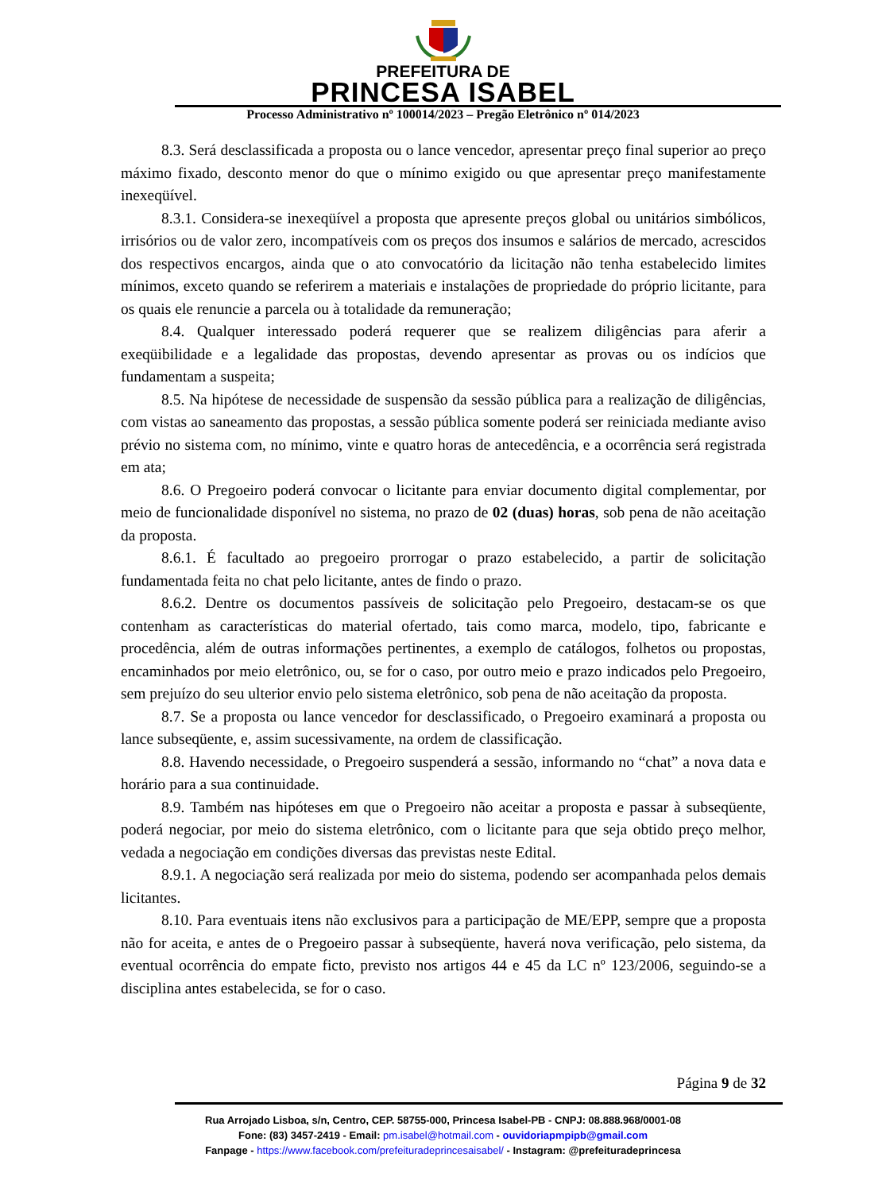PREFEITURA DE
PRINCESA ISABEL
Processo Administrativo nº 100014/2023 – Pregão Eletrônico nº 014/2023
8.3. Será desclassificada a proposta ou o lance vencedor, apresentar preço final superior ao preço máximo fixado, desconto menor do que o mínimo exigido ou que apresentar preço manifestamente inexeqüível.
8.3.1. Considera-se inexeqüível a proposta que apresente preços global ou unitários simbólicos, irrisórios ou de valor zero, incompatíveis com os preços dos insumos e salários de mercado, acrescidos dos respectivos encargos, ainda que o ato convocatório da licitação não tenha estabelecido limites mínimos, exceto quando se referirem a materiais e instalações de propriedade do próprio licitante, para os quais ele renuncie a parcela ou à totalidade da remuneração;
8.4. Qualquer interessado poderá requerer que se realizem diligências para aferir a exeqüibilidade e a legalidade das propostas, devendo apresentar as provas ou os indícios que fundamentam a suspeita;
8.5. Na hipótese de necessidade de suspensão da sessão pública para a realização de diligências, com vistas ao saneamento das propostas, a sessão pública somente poderá ser reiniciada mediante aviso prévio no sistema com, no mínimo, vinte e quatro horas de antecedência, e a ocorrência será registrada em ata;
8.6. O Pregoeiro poderá convocar o licitante para enviar documento digital complementar, por meio de funcionalidade disponível no sistema, no prazo de 02 (duas) horas, sob pena de não aceitação da proposta.
8.6.1. É facultado ao pregoeiro prorrogar o prazo estabelecido, a partir de solicitação fundamentada feita no chat pelo licitante, antes de findo o prazo.
8.6.2. Dentre os documentos passíveis de solicitação pelo Pregoeiro, destacam-se os que contenham as características do material ofertado, tais como marca, modelo, tipo, fabricante e procedência, além de outras informações pertinentes, a exemplo de catálogos, folhetos ou propostas, encaminhados por meio eletrônico, ou, se for o caso, por outro meio e prazo indicados pelo Pregoeiro, sem prejuízo do seu ulterior envio pelo sistema eletrônico, sob pena de não aceitação da proposta.
8.7. Se a proposta ou lance vencedor for desclassificado, o Pregoeiro examinará a proposta ou lance subseqüente, e, assim sucessivamente, na ordem de classificação.
8.8. Havendo necessidade, o Pregoeiro suspenderá a sessão, informando no “chat” a nova data e horário para a sua continuidade.
8.9. Também nas hipóteses em que o Pregoeiro não aceitar a proposta e passar à subseqüente, poderá negociar, por meio do sistema eletrônico, com o licitante para que seja obtido preço melhor, vedada a negociação em condições diversas das previstas neste Edital.
8.9.1. A negociação será realizada por meio do sistema, podendo ser acompanhada pelos demais licitantes.
8.10. Para eventuais itens não exclusivos para a participação de ME/EPP, sempre que a proposta não for aceita, e antes de o Pregoeiro passar à subseqüente, haverá nova verificação, pelo sistema, da eventual ocorrência do empate ficto, previsto nos artigos 44 e 45 da LC nº 123/2006, seguindo-se a disciplina antes estabelecida, se for o caso.
Página 9 de 32
Rua Arrojado Lisboa, s/n, Centro, CEP. 58755-000, Princesa Isabel-PB - CNPJ: 08.888.968/0001-08
Fone: (83) 3457-2419 - Email: pm.isabel@hotmail.com - ouvidoriapmpipb@gmail.com
Fanpage - https://www.facebook.com/prefeituradeprincesaisabel/ - Instagram: @prefeituradeprincesa